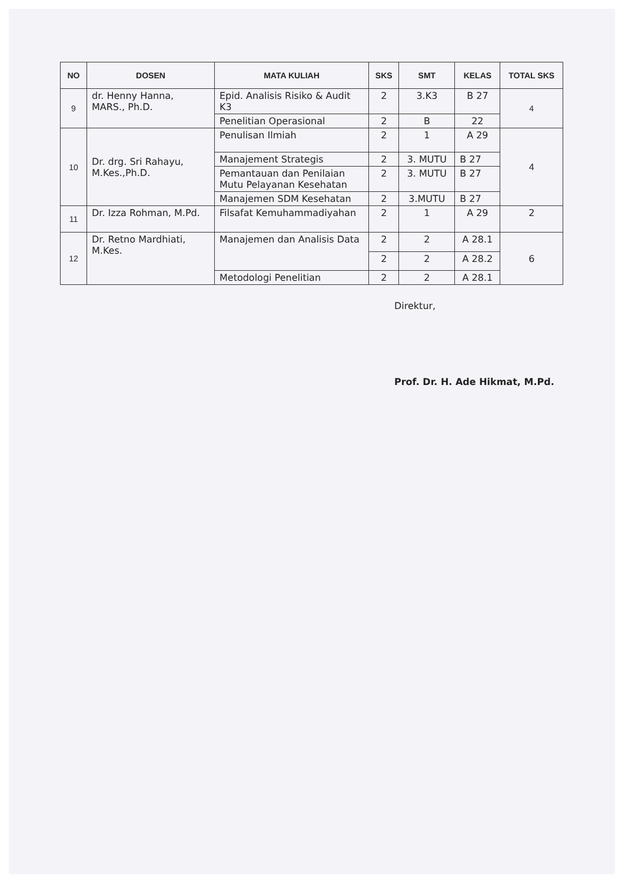| NO | DOSEN | MATA KULIAH | SKS | SMT | KELAS | TOTAL SKS |
| --- | --- | --- | --- | --- | --- | --- |
| 9 | dr. Henny Hanna, MARS., Ph.D. | Epid. Analisis Risiko & Audit K3 | 2 | 3.K3 | B 27 | 4 |
| | | Penelitian Operasional | 2 | B | 22 | |
| 10 | Dr. drg. Sri Rahayu, M.Kes.,Ph.D. | Penulisan Ilmiah | 2 | 1 | A 29 | 4 |
| | | Manajement Strategis | 2 | 3. MUTU | B 27 | |
| | | Pemantauan dan Penilaian Mutu Pelayanan Kesehatan | 2 | 3. MUTU | B 27 | |
| | | Manajemen SDM Kesehatan | 2 | 3.MUTU | B 27 | |
| 11 | Dr. Izza Rohman, M.Pd. | Filsafat Kemuhammadiyahan | 2 | 1 | A 29 | 2 |
| 12 | Dr. Retno Mardhiati, M.Kes. | Manajemen dan Analisis Data | 2 | 2 | A 28.1 | 6 |
| | | | 2 | 2 | A 28.2 | |
| | | Metodologi Penelitian | 2 | 2 | A 28.1 | |
Direktur,
Prof. Dr. H. Ade Hikmat, M.Pd.